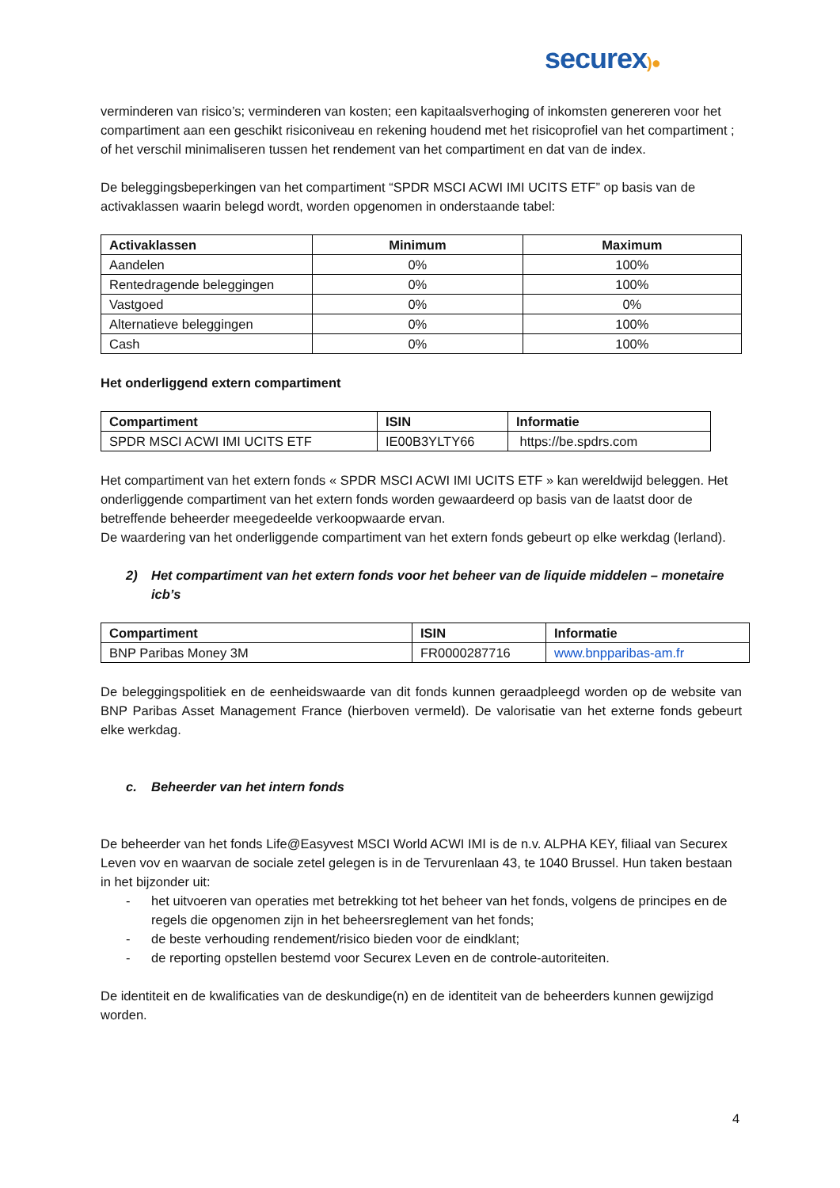securex)●
verminderen van risico’s; verminderen van kosten; een kapitaalsverhoging of inkomsten genereren voor het compartiment aan een geschikt risiconiveau en rekening houdend met het risicoprofiel van het compartiment ; of het verschil minimaliseren tussen het rendement van het compartiment en dat van de index.
De beleggingsbeperkingen van het compartiment “SPDR MSCI ACWI IMI UCITS ETF” op basis van de activaklassen waarin belegd wordt, worden opgenomen in onderstaande tabel:
| Activaklassen | Minimum | Maximum |
| --- | --- | --- |
| Aandelen | 0% | 100% |
| Rentedragende beleggingen | 0% | 100% |
| Vastgoed | 0% | 0% |
| Alternatieve beleggingen | 0% | 100% |
| Cash | 0% | 100% |
Het onderliggend extern compartiment
| Compartiment | ISIN | Informatie |
| --- | --- | --- |
| SPDR MSCI ACWI IMI UCITS ETF | IE00B3YLTY66 | https://be.spdrs.com |
Het compartiment van het extern fonds « SPDR MSCI ACWI IMI UCITS ETF » kan wereldwijd beleggen. Het onderliggende compartiment van het extern fonds worden gewaardeerd op basis van de laatst door de betreffende beheerder meegedeelde verkoopwaarde ervan.
De waardering van het onderliggende compartiment van het extern fonds gebeurt op elke werkdag (Ierland).
2) Het compartiment van het extern fonds voor het beheer van de liquide middelen – monetaire icb’s
| Compartiment | ISIN | Informatie |
| --- | --- | --- |
| BNP Paribas Money 3M | FR0000287716 | www.bnpparibas-am.fr |
De beleggingspolitiek en de eenheidswaarde van dit fonds kunnen geraadpleegd worden op de website van BNP Paribas Asset Management France (hierboven vermeld). De valorisatie van het externe fonds gebeurt elke werkdag.
c. Beheerder van het intern fonds
De beheerder van het fonds Life@Easyvest MSCI World ACWI IMI is de n.v. ALPHA KEY, filiaal van Securex Leven vov en waarvan de sociale zetel gelegen is in de Tervurenlaan 43, te 1040 Brussel. Hun taken bestaan in het bijzonder uit:
- het uitvoeren van operaties met betrekking tot het beheer van het fonds, volgens de principes en de regels die opgenomen zijn in het beheersreglement van het fonds;
- de beste verhouding rendement/risico bieden voor de eindklant;
- de reporting opstellen bestemd voor Securex Leven en de controle-autoriteiten.
De identiteit en de kwalificaties van de deskundige(n) en de identiteit van de beheerders kunnen gewijzigd worden.
4